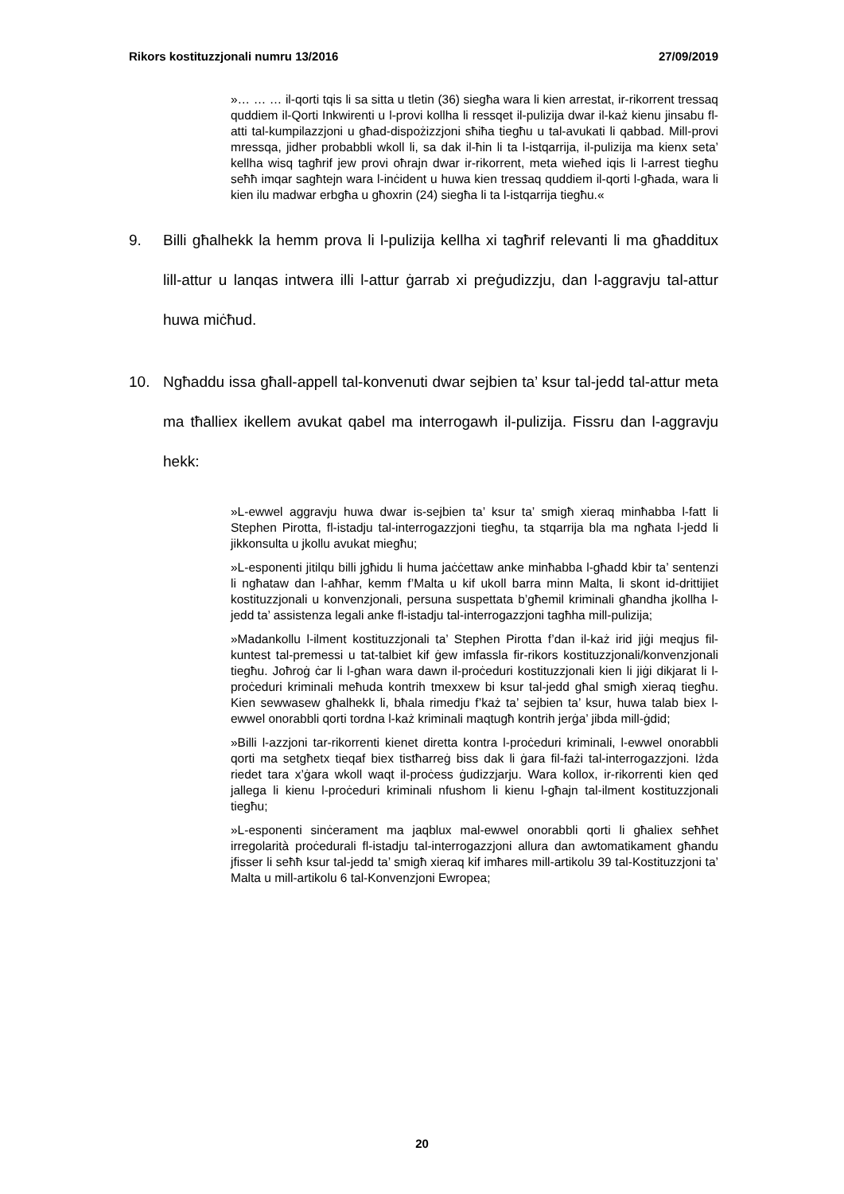Rikors kostituzzjonali numru 13/2016 27/09/2019
»… … … il-qorti tqis li sa sitta u tletin (36) siegħa wara li kien arrestat, ir-rikorrent tressaq quddiem il-Qorti Inkwirenti u l-provi kollha li ressqet il-pulizija dwar il-każ kienu jinsabu fl-atti tal-kumpilazzjoni u għad-dispożizzjoni sħiħa tiegħu u tal-avukati li qabbad. Mill-provi mressqa, jidher probabbli wkoll li, sa dak il-ħin li ta l-istqarrija, il-pulizija ma kienx seta’ kellha wisq tagħrif jew provi oħrajn dwar ir-rikorrent, meta wieħed iqis li l-arrest tiegħu seħħ imqar sagħtejn wara l-inċident u huwa kien tressaq quddiem il-qorti l-għada, wara li kien ilu madwar erbgħa u għoxrin (24) siegħa li ta l-istqarrija tiegħu.«
9. Billi għalhekk la hemm prova li l-pulizija kellha xi tagħrif relevanti li ma għadditux lill-attur u lanqas intwera illi l-attur ġarrab xi preġudizzju, dan l-aggravju tal-attur huwa miċħud.
10. Ngħaddu issa għall-appell tal-konvenuti dwar sejbien ta’ ksur tal-jedd tal-attur meta ma tħalliex ikellem avukat qabel ma interrogawh il-pulizija. Fissru dan l-aggravju hekk:
»L-ewwel aggravju huwa dwar is-sejbien ta’ ksur ta’ smigħ xieraq minħabba l-fatt li Stephen Pirotta, fl-istadju tal-interrogazzjoni tiegħu, ta stqarrija bla ma ngħata l-jedd li jikkonsulta u jkollu avukat miegħu;
»L-esponenti jitilqu billi jgħidu li huma jaċċettaw anke minħabba l-għadd kbir ta’ sentenzi li ngħataw dan l-aħħar, kemm f’Malta u kif ukoll barra minn Malta, li skont id-drittijiet kostituzzjonali u konvenzjonali, persuna suspettata b’għemil kriminali għandha jkollha l-jedd ta’ assistenza legali anke fl-istadju tal-interrogazzjoni tagħha mill-pulizija;
»Madankollu l-ilment kostituzzjonali ta’ Stephen Pirotta f’dan il-każ irid jiġi meqjus fil-kuntest tal-premessi u tat-talbiet kif ġew imfassla fir-rikors kostituzzjonali/konvenzjonali tiegħu. Joħroġ ċar li l-għan wara dawn il-proċeduri kostituzzjonali kien li jiġi dikjarat li l-proċeduri kriminali meħuda kontrih tmexxew bi ksur tal-jedd għal smigħ xieraq tiegħu. Kien sewwasew għalhekk li, bħala rimedju f’każ ta’ sejbien ta’ ksur, huwa talab biex l-ewwel onorabbli qorti tordna l-każ kriminali maqtugħ kontrih jerġa’ jibda mill-ġdid;
»Billi l-azzjoni tar-rikorrenti kienet diretta kontra l-proċeduri kriminali, l-ewwel onorabbli qorti ma setgħetx tieqaf biex tistħarreġ biss dak li ġara fil-fażi tal-interrogazzjoni. Iżda riedet tara x’ġara wkoll waqt il-proċess ġudizzjarju. Wara kollox, ir-rikorrenti kien qed jallega li kienu l-proċeduri kriminali nfushom li kienu l-għajn tal-ilment kostituzzjonali tiegħu;
»L-esponenti sinċerament ma jaqblux mal-ewwel onorabbli qorti li għaliex seħħet irregolarità proċedurali fl-istadju tal-interrogazzjoni allura dan awtomatikament għandu jfisser li seħħ ksur tal-jedd ta’ smigħ xieraq kif imħares mill-artikolu 39 tal-Kostituzzjoni ta’ Malta u mill-artikolu 6 tal-Konvenzjoni Ewropea;
20